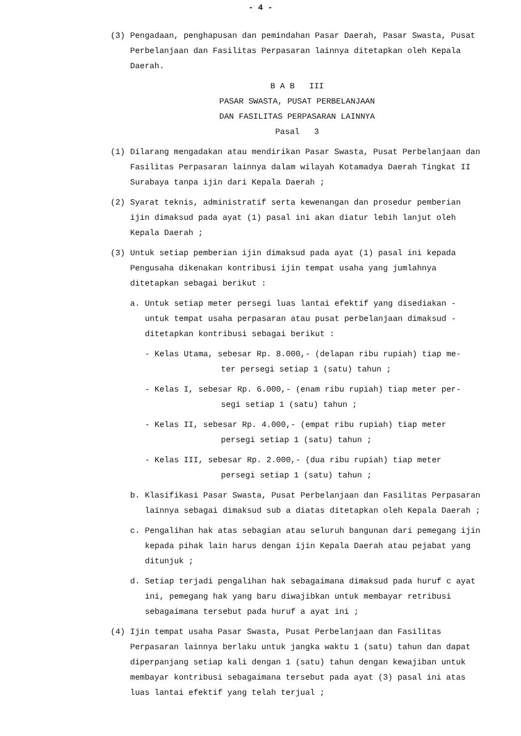- 4 -
(3) Pengadaan, penghapusan dan pemindahan Pasar Daerah, Pasar Swasta, Pusat Perbelanjaan dan Fasilitas Perpasaran lainnya ditetapkan oleh Kepala Daerah.
B A B III
PASAR SWASTA, PUSAT PERBELANJAAN
DAN FASILITAS PERPASARAN LAINNYA
Pasal 3
(1) Dilarang mengadakan atau mendirikan Pasar Swasta, Pusat Perbelanjaan dan Fasilitas Perpasaran lainnya dalam wilayah Kotamadya Daerah Tingkat II Surabaya tanpa ijin dari Kepala Daerah ;
(2) Syarat teknis, administratif serta kewenangan dan prosedur pemberian ijin dimaksud pada ayat (1) pasal ini akan diatur lebih lanjut oleh Kepala Daerah ;
(3) Untuk setiap pemberian ijin dimaksud pada ayat (1) pasal ini kepada Pengusaha dikenakan kontribusi ijin tempat usaha yang jumlahnya ditetapkan sebagai berikut :
a. Untuk setiap meter persegi luas lantai efektif yang disediakan - untuk tempat usaha perpasaran atau pusat perbelanjaan dimaksud - ditetapkan kontribusi sebagai berikut :
- Kelas Utama, sebesar Rp. 8.000,- (delapan ribu rupiah) tiap me-
ter persegi setiap 1 (satu) tahun ;
- Kelas I, sebesar Rp. 6.000,- (enam ribu rupiah) tiap meter per-
segi setiap 1 (satu) tahun ;
- Kelas II, sebesar Rp. 4.000,- (empat ribu rupiah) tiap meter
persegi setiap 1 (satu) tahun ;
- Kelas III, sebesar Rp. 2.000,- (dua ribu rupiah) tiap meter
persegi setiap 1 (satu) tahun ;
b. Klasifikasi Pasar Swasta, Pusat Perbelanjaan dan Fasilitas Perpasaran lainnya sebagai dimaksud sub a diatas ditetapkan oleh Kepala Daerah ;
c. Pengalihan hak atas sebagian atau seluruh bangunan dari pemegang ijin kepada pihak lain harus dengan ijin Kepala Daerah atau pejabat yang ditunjuk ;
d. Setiap terjadi pengalihan hak sebagaimana dimaksud pada huruf c ayat ini, pemegang hak yang baru diwajibkan untuk membayar retribusi sebagaimana tersebut pada huruf a ayat ini ;
(4) Ijin tempat usaha Pasar Swasta, Pusat Perbelanjaan dan Fasilitas Perpasaran lainnya berlaku untuk jangka waktu 1 (satu) tahun dan dapat diperpanjang setiap kali dengan 1 (satu) tahun dengan kewajiban untuk membayar kontribusi sebagaimana tersebut pada ayat (3) pasal ini atas luas lantai efektif yang telah terjual ;